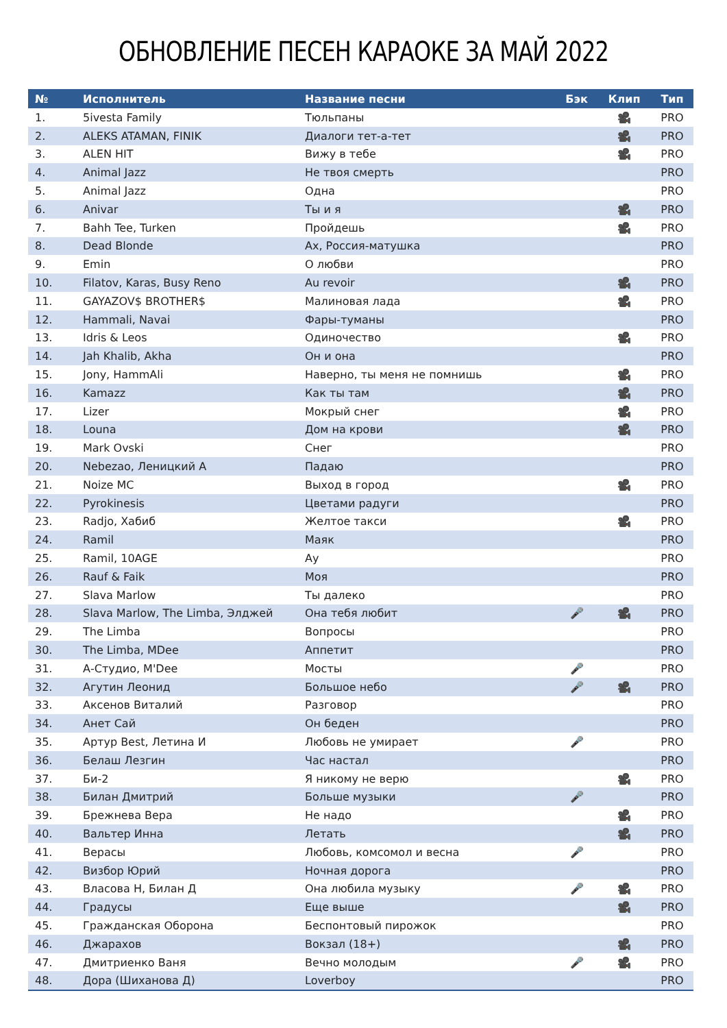ОБНОВЛЕНИЕ ПЕСЕН КАРАОКЕ ЗА МАЙ 2022
| № | Исполнитель | Название песни | Бэк | Клип | Тип |
| --- | --- | --- | --- | --- | --- |
| 1. | 5ivesta Family | Тюльпаны | | 🎥 | PRO |
| 2. | ALEKS ATAMAN, FINIK | Диалоги тет-а-тет | | 🎥 | PRO |
| 3. | ALEN HIT | Вижу в тебе | | 🎥 | PRO |
| 4. | Animal Jazz | Не твоя смерть | | | PRO |
| 5. | Animal Jazz | Одна | | | PRO |
| 6. | Anivar | Ты и я | | 🎥 | PRO |
| 7. | Bahh Tee, Turken | Пройдешь | | 🎥 | PRO |
| 8. | Dead Blonde | Ах, Россия-матушка | | | PRO |
| 9. | Emin | О любви | | | PRO |
| 10. | Filatov, Karas, Busy Reno | Au revoir | | 🎥 | PRO |
| 11. | GAYAZOV$ BROTHER$ | Малиновая лада | | 🎥 | PRO |
| 12. | Hammali, Navai | Фары-туманы | | | PRO |
| 13. | Idris & Leos | Одиночество | | 🎥 | PRO |
| 14. | Jah Khalib, Akha | Он и она | | | PRO |
| 15. | Jony, HammAli | Наверно, ты меня не помнишь | | 🎥 | PRO |
| 16. | Kamazz | Как ты там | | 🎥 | PRO |
| 17. | Lizer | Мокрый снег | | 🎥 | PRO |
| 18. | Louna | Дом на крови | | 🎥 | PRO |
| 19. | Mark Ovski | Снег | | | PRO |
| 20. | Nebezao, Леницкий А | Падаю | | | PRO |
| 21. | Noize MC | Выход в город | | 🎥 | PRO |
| 22. | Pyrokinesis | Цветами радуги | | | PRO |
| 23. | Radjo, Хабиб | Желтое такси | | 🎥 | PRO |
| 24. | Ramil | Маяк | | | PRO |
| 25. | Ramil, 10AGE | Ау | | | PRO |
| 26. | Rauf & Faik | Моя | | | PRO |
| 27. | Slava Marlow | Ты далеко | | | PRO |
| 28. | Slava Marlow, The Limba, Элджей | Она тебя любит | 🎤 | 🎥 | PRO |
| 29. | The Limba | Вопросы | | | PRO |
| 30. | The Limba, MDee | Аппетит | | | PRO |
| 31. | А-Студио, M'Dee | Мосты | 🎤 | | PRO |
| 32. | Агутин Леонид | Большое небо | 🎤 | 🎥 | PRO |
| 33. | Аксенов Виталий | Разговор | | | PRO |
| 34. | Анет Сай | Он беден | | | PRO |
| 35. | Артур Best, Летина И | Любовь не умирает | 🎤 | | PRO |
| 36. | Белаш Лезгин | Час настал | | | PRO |
| 37. | Би-2 | Я никому не верю | | 🎥 | PRO |
| 38. | Билан Дмитрий | Больше музыки | 🎤 | | PRO |
| 39. | Брежнева Вера | Не надо | | 🎥 | PRO |
| 40. | Вальтер Инна | Летать | | 🎥 | PRO |
| 41. | Верасы | Любовь, комсомол и весна | 🎤 | | PRO |
| 42. | Визбор Юрий | Ночная дорога | | | PRO |
| 43. | Власова Н, Билан Д | Она любила музыку | 🎤 | 🎥 | PRO |
| 44. | Градусы | Еще выше | | 🎥 | PRO |
| 45. | Гражданская Оборона | Беспонтовый пирожок | | | PRO |
| 46. | Джарахов | Вокзал (18+) | | 🎥 | PRO |
| 47. | Дмитриенко Ваня | Вечно молодым | 🎤 | 🎥 | PRO |
| 48. | Дора (Шиханова Д) | Loverboy | | | PRO |